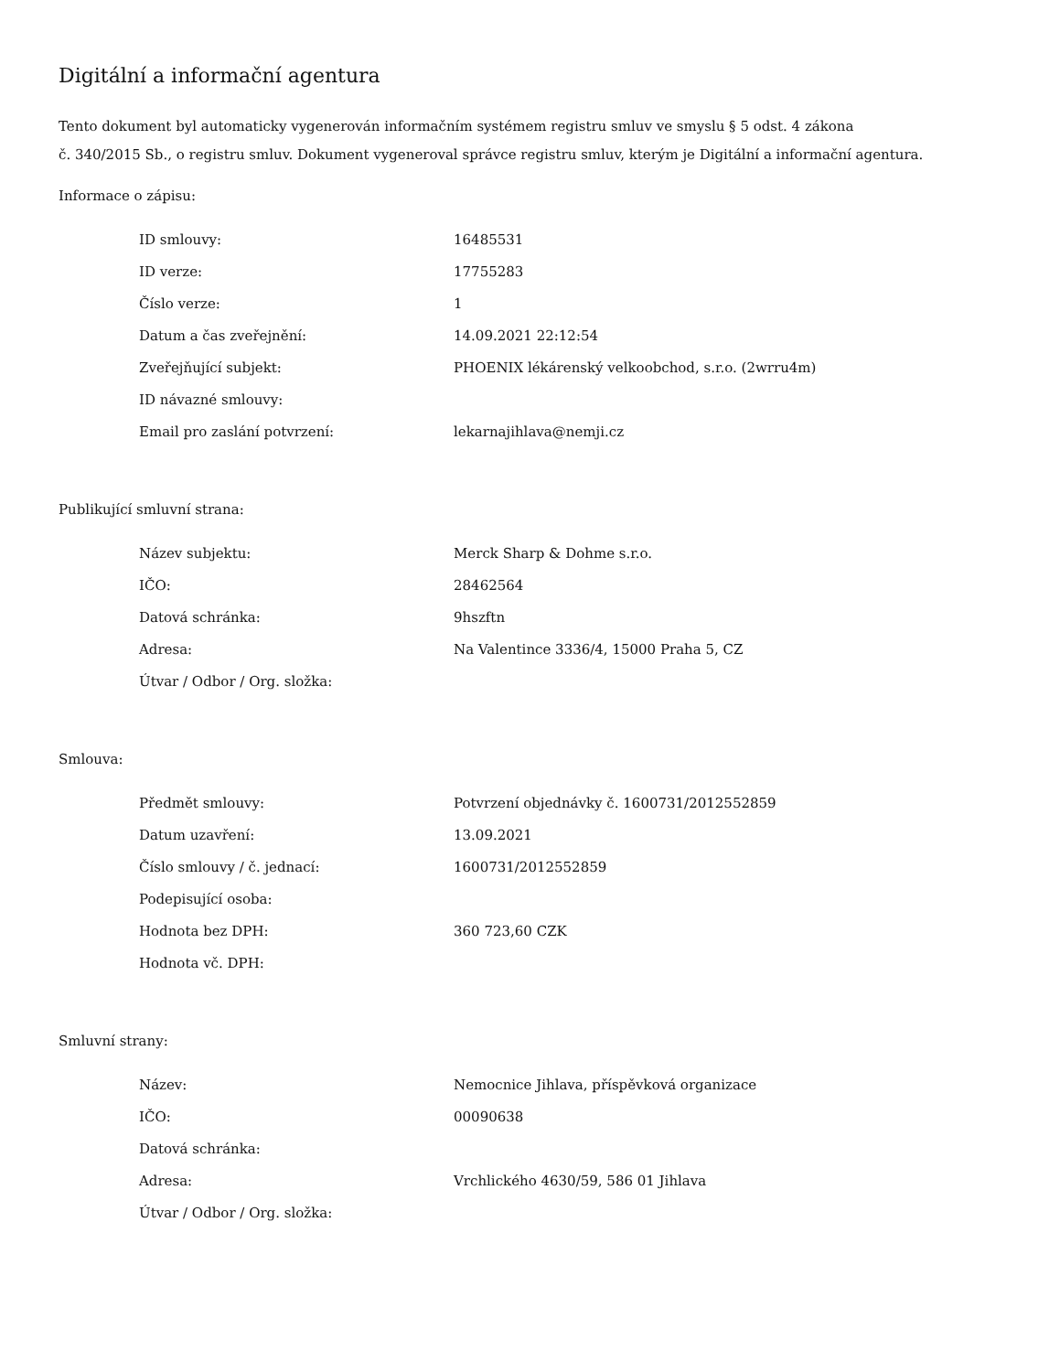Digitální a informační agentura
Tento dokument byl automaticky vygenerován informačním systémem registru smluv ve smyslu § 5 odst. 4 zákona
č. 340/2015 Sb., o registru smluv. Dokument vygeneroval správce registru smluv, kterým je Digitální a informační agentura.
Informace o zápisu:
| ID smlouvy: | 16485531 |
| ID verze: | 17755283 |
| Číslo verze: | 1 |
| Datum a čas zveřejnění: | 14.09.2021 22:12:54 |
| Zveřejňující subjekt: | PHOENIX lékárenský velkoobchod, s.r.o. (2wrru4m) |
| ID návazné smlouvy: | |
| Email pro zaslání potvrzení: | lekarnajihlava@nemji.cz |
Publikující smluvní strana:
| Název subjektu: | Merck Sharp & Dohme s.r.o. |
| IČO: | 28462564 |
| Datová schránka: | 9hszftn |
| Adresa: | Na Valentince 3336/4, 15000 Praha 5, CZ |
| Útvar / Odbor / Org. složka: | |
Smlouva:
| Předmět smlouvy: | Potvrzení objednávky č. 1600731/2012552859 |
| Datum uzavření: | 13.09.2021 |
| Číslo smlouvy / č. jednací: | 1600731/2012552859 |
| Podepisující osoba: | |
| Hodnota bez DPH: | 360 723,60 CZK |
| Hodnota vč. DPH: | |
Smluvní strany:
| Název: | Nemocnice Jihlava, příspěvková organizace |
| IČO: | 00090638 |
| Datová schránka: | |
| Adresa: | Vrchlického 4630/59, 586 01 Jihlava |
| Útvar / Odbor / Org. složka: | |